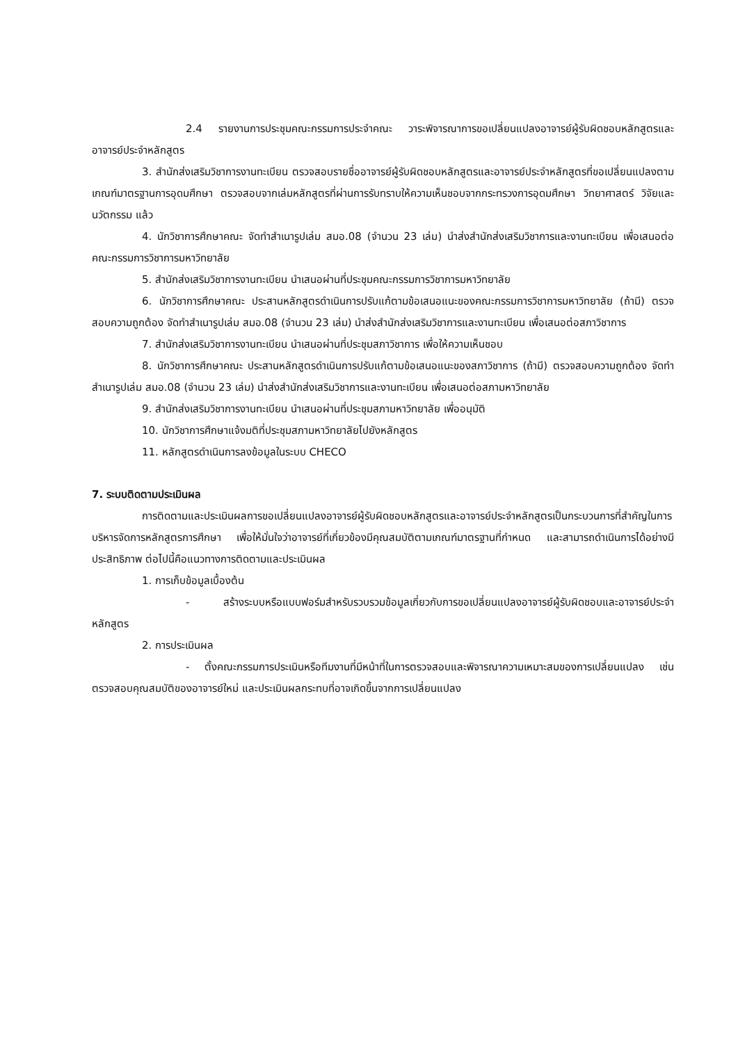2.4 รายงานการประชุมคณะกรรมการประจำคณะ วาระพิจารณาการขอเปลี่ยนแปลงอาจารย์ผู้รับผิดชอบหลักสูตรและอาจารย์ประจำหลักสูตร
3. สำนักส่งเสริมวิชาการงานทะเบียน ตรวจสอบรายชื่ออาจารย์ผู้รับผิดชอบหลักสูตรและอาจารย์ประจำหลักสูตรที่ขอเปลี่ยนแปลงตามเกณฑ์มาตรฐานการอุดมศึกษา ตรวจสอบจากเล่มหลักสูตรที่ผ่านการรับทราบให้ความเห็นชอบจากกระทรวงการอุดมศึกษา วิทยาศาสตร์ วิจัยและนวัตกรรม แล้ว
4. นักวิชาการศึกษาคณะ จัดทำสำเนารูปเล่ม สมอ.08 (จำนวน 23 เล่ม) นำส่งสำนักส่งเสริมวิชาการและงานทะเบียน เพื่อเสนอต่อคณะกรรมการวิชาการมหาวิทยาลัย
5. สำนักส่งเสริมวิชาการงานทะเบียน นำเสนอผ่านที่ประชุมคณะกรรมการวิชาการมหาวิทยาลัย
6. นักวิชาการศึกษาคณะ ประสานหลักสูตรดำเนินการปรับแก้ตามข้อเสนอแนะของคณะกรรมการวิชาการมหาวิทยาลัย (ถ้ามี) ตรวจสอบความถูกต้อง จัดทำสำเนารูปเล่ม สมอ.08 (จำนวน 23 เล่ม) นำส่งสำนักส่งเสริมวิชาการและงานทะเบียน เพื่อเสนอต่อสภาวิชาการ
7. สำนักส่งเสริมวิชาการงานทะเบียน นำเสนอผ่านที่ประชุมสภาวิชาการ เพื่อให้ความเห็นชอบ
8. นักวิชาการศึกษาคณะ ประสานหลักสูตรดำเนินการปรับแก้ตามข้อเสนอแนะของสภาวิชาการ (ถ้ามี) ตรวจสอบความถูกต้อง จัดทำสำเนารูปเล่ม สมอ.08 (จำนวน 23 เล่ม) นำส่งสำนักส่งเสริมวิชาการและงานทะเบียน เพื่อเสนอต่อสภามหาวิทยาลัย
9. สำนักส่งเสริมวิชาการงานทะเบียน นำเสนอผ่านที่ประชุมสภามหาวิทยาลัย เพื่ออนุมัติ
10. นักวิชาการศึกษาแจ้งมติที่ประชุมสภามหาวิทยาลัยไปยังหลักสูตร
11. หลักสูตรดำเนินการลงข้อมูลในระบบ CHECO
7. ระบบติดตามประเมินผล
การติดตามและประเมินผลการขอเปลี่ยนแปลงอาจารย์ผู้รับผิดชอบหลักสูตรและอาจารย์ประจำหลักสูตรเป็นกระบวนการที่สำคัญในการบริหารจัดการหลักสูตรการศึกษา เพื่อให้มั่นใจว่าอาจารย์ที่เกี่ยวข้องมีคุณสมบัติตามเกณฑ์มาตรฐานที่กำหนด และสามารถดำเนินการได้อย่างมีประสิทธิภาพ ต่อไปนี้คือแนวทางการติดตามและประเมินผล
1. การเก็บข้อมูลเบื้องต้น
- สร้างระบบหรือแบบฟอร์มสำหรับรวบรวมข้อมูลเกี่ยวกับการขอเปลี่ยนแปลงอาจารย์ผู้รับผิดชอบและอาจารย์ประจำหลักสูตร
2. การประเมินผล
- ตั้งคณะกรรมการประเมินหรือทีมงานที่มีหน้าที่ในการตรวจสอบและพิจารณาความเหมาะสมของการเปลี่ยนแปลง เช่น ตรวจสอบคุณสมบัติของอาจารย์ใหม่ และประเมินผลกระทบที่อาจเกิดขึ้นจากการเปลี่ยนแปลง